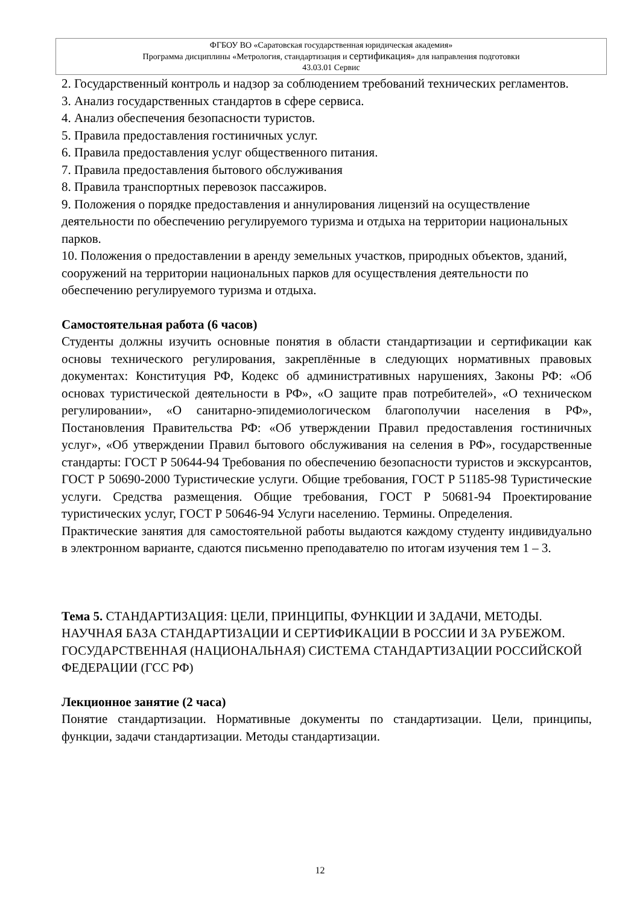ФГБОУ ВО «Саратовская государственная юридическая академия»
Программа дисциплины «Метрология, стандартизация и сертификация» для направления подготовки
43.03.01 Сервис
2. Государственный контроль и надзор за соблюдением требований технических регламентов.
3. Анализ государственных стандартов в сфере сервиса.
4. Анализ обеспечения безопасности туристов.
5. Правила предоставления гостиничных услуг.
6. Правила предоставления услуг общественного питания.
7. Правила предоставления бытового обслуживания
8. Правила транспортных перевозок пассажиров.
9. Положения о порядке предоставления и аннулирования лицензий на осуществление деятельности по обеспечению регулируемого туризма и отдыха на территории национальных парков.
10. Положения о предоставлении в аренду земельных участков, природных объектов, зданий, сооружений на территории национальных парков для осуществления деятельности по обеспечению регулируемого туризма и отдыха.
Самостоятельная работа (6 часов)
Студенты должны изучить основные понятия в области стандартизации и сертификации как основы технического регулирования, закреплённые в следующих нормативных правовых документах: Конституция РФ, Кодекс об административных нарушениях, Законы РФ: «Об основах туристической деятельности в РФ», «О защите прав потребителей», «О техническом регулировании», «О санитарно-эпидемиологическом благополучии населения в РФ», Постановления Правительства РФ: «Об утверждении Правил предоставления гостиничных услуг», «Об утверждении Правил бытового обслуживания на селения в РФ», государственные стандарты: ГОСТ Р 50644-94 Требования по обеспечению безопасности туристов и экскурсантов, ГОСТ Р 50690-2000 Туристические услуги. Общие требования, ГОСТ Р 51185-98 Туристические услуги. Средства размещения. Общие требования, ГОСТ Р 50681-94 Проектирование туристических услуг, ГОСТ Р 50646-94 Услуги населению. Термины. Определения.
Практические занятия для самостоятельной работы выдаются каждому студенту индивидуально в электронном варианте, сдаются письменно преподавателю по итогам изучения тем 1 – 3.
Тема 5. СТАНДАРТИЗАЦИЯ: ЦЕЛИ, ПРИНЦИПЫ, ФУНКЦИИ И ЗАДАЧИ, МЕТОДЫ. НАУЧНАЯ БАЗА СТАНДАРТИЗАЦИИ И СЕРТИФИКАЦИИ В РОССИИ И ЗА РУБЕЖОМ. ГОСУДАРСТВЕННАЯ (НАЦИОНАЛЬНАЯ) СИСТЕМА СТАНДАРТИЗАЦИИ РОССИЙСКОЙ ФЕДЕРАЦИИ (ГСС РФ)
Лекционное занятие (2 часа)
Понятие стандартизации. Нормативные документы по стандартизации. Цели, принципы, функции, задачи стандартизации. Методы стандартизации.
12